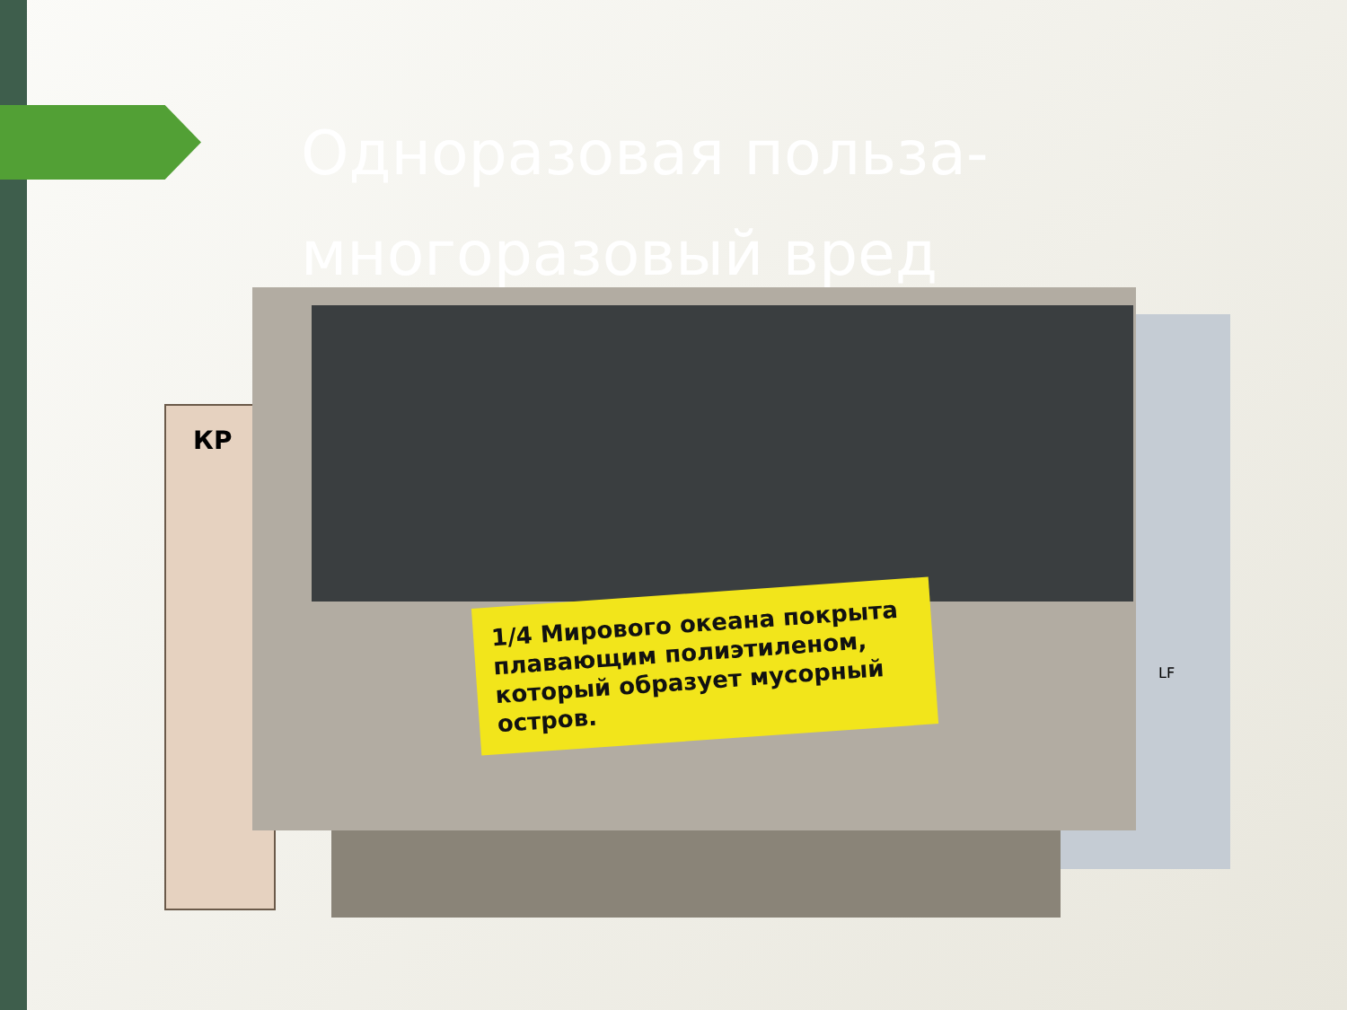Одноразовая польза-многоразовый вред
КР
LF
1/4 Мирового океана покрыта плавающим полиэтиленом, который образует мусорный остров.